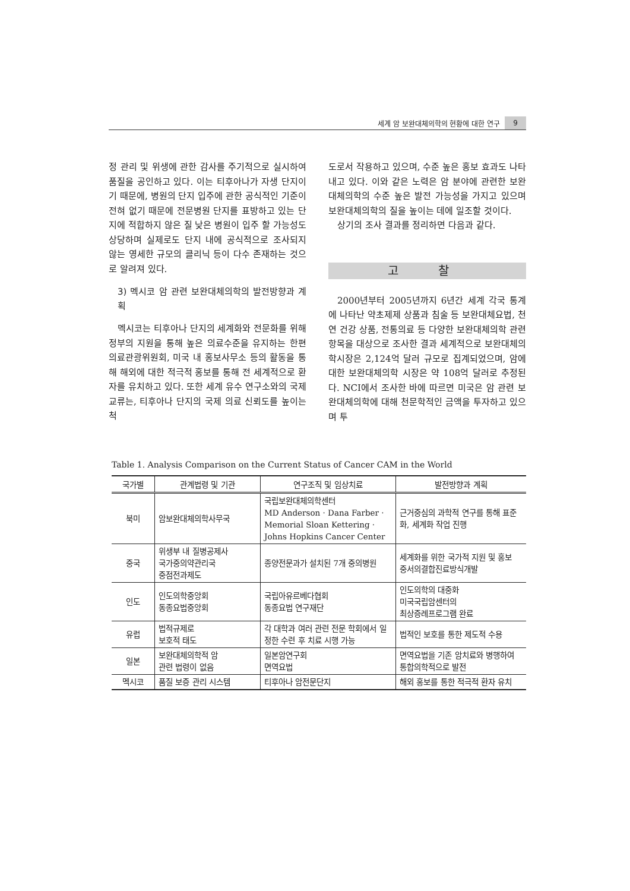세계 암 보완대체의학의 현황에 대한 연구 9
정 관리 및 위생에 관한 감사를 주기적으로 실시하여 품질을 공인하고 있다. 이는 티후아나가 자생 단지이기 때문에, 병원의 단지 입주에 관한 공식적인 기준이 전혀 없기 때문에 전문병원 단지를 표방하고 있는 단지에 적합하지 않은 질 낮은 병원이 입주 할 가능성도 상당하며 실제로도 단지 내에 공식적으로 조사되지 않는 영세한 규모의 클리닉 등이 다수 존재하는 것으로 알려져 있다.
3) 멕시코 암 관련 보완대체의학의 발전방향과 계획
멕시코는 티후아나 단지의 세계화와 전문화를 위해 정부의 지원을 통해 높은 의료수준을 유지하는 한편 의료관광위원회, 미국 내 홍보사무소 등의 활동을 통해 해외에 대한 적극적 홍보를 통해 전 세계적으로 환자를 유치하고 있다. 또한 세계 유수 연구소와의 국제 교류는, 티후아나 단지의 국제 의료 신뢰도를 높이는 척
도로서 작용하고 있으며, 수준 높은 홍보 효과도 나타내고 있다. 이와 같은 노력은 암 분야에 관련한 보완대체의학의 수준 높은 발전 가능성을 가지고 있으며 보완대체의학의 질을 높이는 데에 일조할 것이다.
상기의 조사 결과를 정리하면 다음과 같다.
고 찰
2000년부터 2005년까지 6년간 세계 각국 통계에 나타난 약초제제 상품과 침술 등 보완대체요법, 천연 건강 상품, 전통의료 등 다양한 보완대체의학 관련 항목을 대상으로 조사한 결과 세계적으로 보완대체의학시장은 2,124억 달러 규모로 집계되었으며, 암에 대한 보완대체의학 시장은 약 108억 달러로 추정된다. NCI에서 조사한 바에 따르면 미국은 암 관련 보완대체의학에 대해 천문학적인 금액을 투자하고 있으며 투
Table 1. Analysis Comparison on the Current Status of Cancer CAM in the World
| 국가별 | 관계법령 및 기관 | 연구조직 및 임상치료 | 발전방향과 계획 |
| --- | --- | --- | --- |
| 북미 | 암보완대체의학사무국 | 국립보완대체의학센터 MD Anderson · Dana Farber · Memorial Sloan Kettering · Johns Hopkins Cancer Center | 근거중심의 과학적 연구를 통해 표준화, 세계화 작업 진행 |
| 중국 | 위생부 내 질병공제사 국가중의약관리국 중점전과제도 | 종양전문과가 설치된 7개 중의병원 | 세계화를 위한 국가적 지원 및 홍보 중서의결합진료방식개발 |
| 인도 | 인도의학중앙회 동종요법중앙회 | 국립아유르베다협회 동종요법 연구재단 | 인도의학의 대중화 미국국립암센터의 최상증례프로그램 완료 |
| 유럽 | 법적규제로 보호적 태도 | 각 대학과 여러 관련 전문 학회에서 일정한 수련 후 치료 시행 가능 | 법적인 보호를 통한 제도적 수용 |
| 일본 | 보완대체의학적 암 관련 법령이 없음 | 일본암연구회 면역요법 | 면역요법을 기존 암치료와 병행하여 통합의학적으로 발전 |
| 멕시코 | 품질 보증 관리 시스템 | 티후아나 암전문단지 | 해외 홍보를 통한 적극적 환자 유치 |